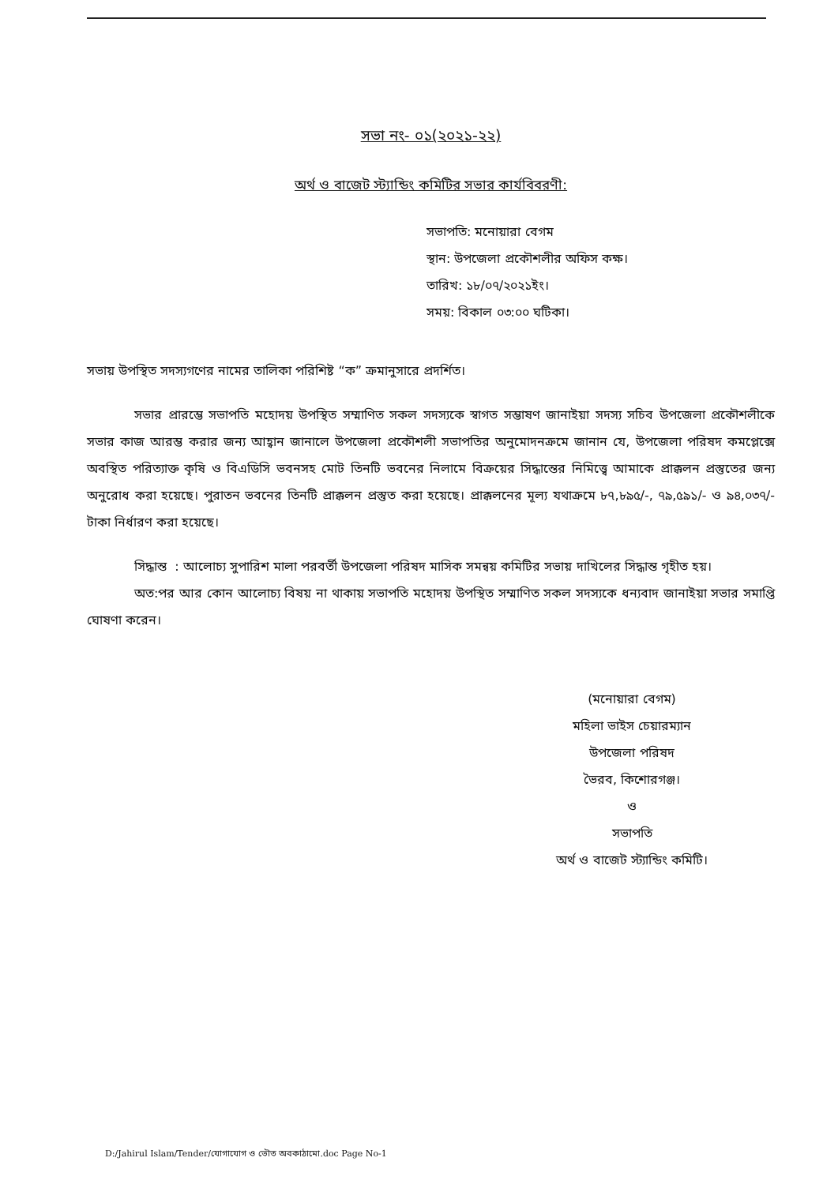সভা নং- ০১(২০২১-২২)
অর্থ ও বাজেট স্ট্যান্ডিং কমিটির সভার কার্যবিবরণী:
সভাপতি: মনোয়ারা বেগম
স্থান: উপজেলা প্রকৌশলীর অফিস কক্ষ।
তারিখ: ১৮/০৭/২০২১ইং।
সময়: বিকাল ০৩:০০ ঘটিকা।
সভায় উপস্থিত সদস্যগণের নামের তালিকা পরিশিষ্ট “ক” ক্রমানুসারে প্রদর্শিত।
সভার প্রারম্ভে সভাপতি মহোদয় উপস্থিত সম্মাণিত সকল সদস্যকে স্বাগত সম্ভাষণ জানাইয়া সদস্য সচিব উপজেলা প্রকৌশলীকে সভার কাজ আরম্ভ করার জন্য আহ্বান জানালে উপজেলা প্রকৌশলী সভাপতির অনুমোদনক্রমে জানান যে, উপজেলা পরিষদ কমপ্লেক্সে অবস্থিত পরিত্যাক্ত কৃষি ও বিএডিসি ভবনসহ মোট তিনটি ভবনের নিলামে বিক্রয়ের সিদ্ধান্তের নিমিত্ত্বে আমাকে প্রাক্কলন প্রস্তুতের জন্য অনুরোধ করা হয়েছে। পুরাতন ভবনের তিনটি প্রাক্কলন প্রস্তুত করা হয়েছে। প্রাক্কলনের মূল্য যথাক্রমে ৮৭,৮৯৫/-, ৭৯,৫৯১/- ও ৯৪,০৩৭/- টাকা নির্ধারণ করা হয়েছে।
সিদ্ধান্ত : আলোচ্য সুপারিশ মালা পরবর্তী উপজেলা পরিষদ মাসিক সমন্বয় কমিটির সভায় দাখিলের সিদ্ধান্ত গৃহীত হয়।
অত:পর আর কোন আলোচ্য বিষয় না থাকায় সভাপতি মহোদয় উপস্থিত সম্মাণিত সকল সদস্যকে ধন্যবাদ জানাইয়া সভার সমাপ্তি ঘোষণা করেন।
(মনোয়ারা বেগম)
মহিলা ভাইস চেয়ারম্যান
উপজেলা পরিষদ
ভৈরব, কিশোরগঞ্জ।
ও
সভাপতি
অর্থ ও বাজেট স্ট্যান্ডিং কমিটি।
D:/Jahirul Islam/Tender/যোগাযোগ ও ভৌত অবকাঠামো.doc Page No-1